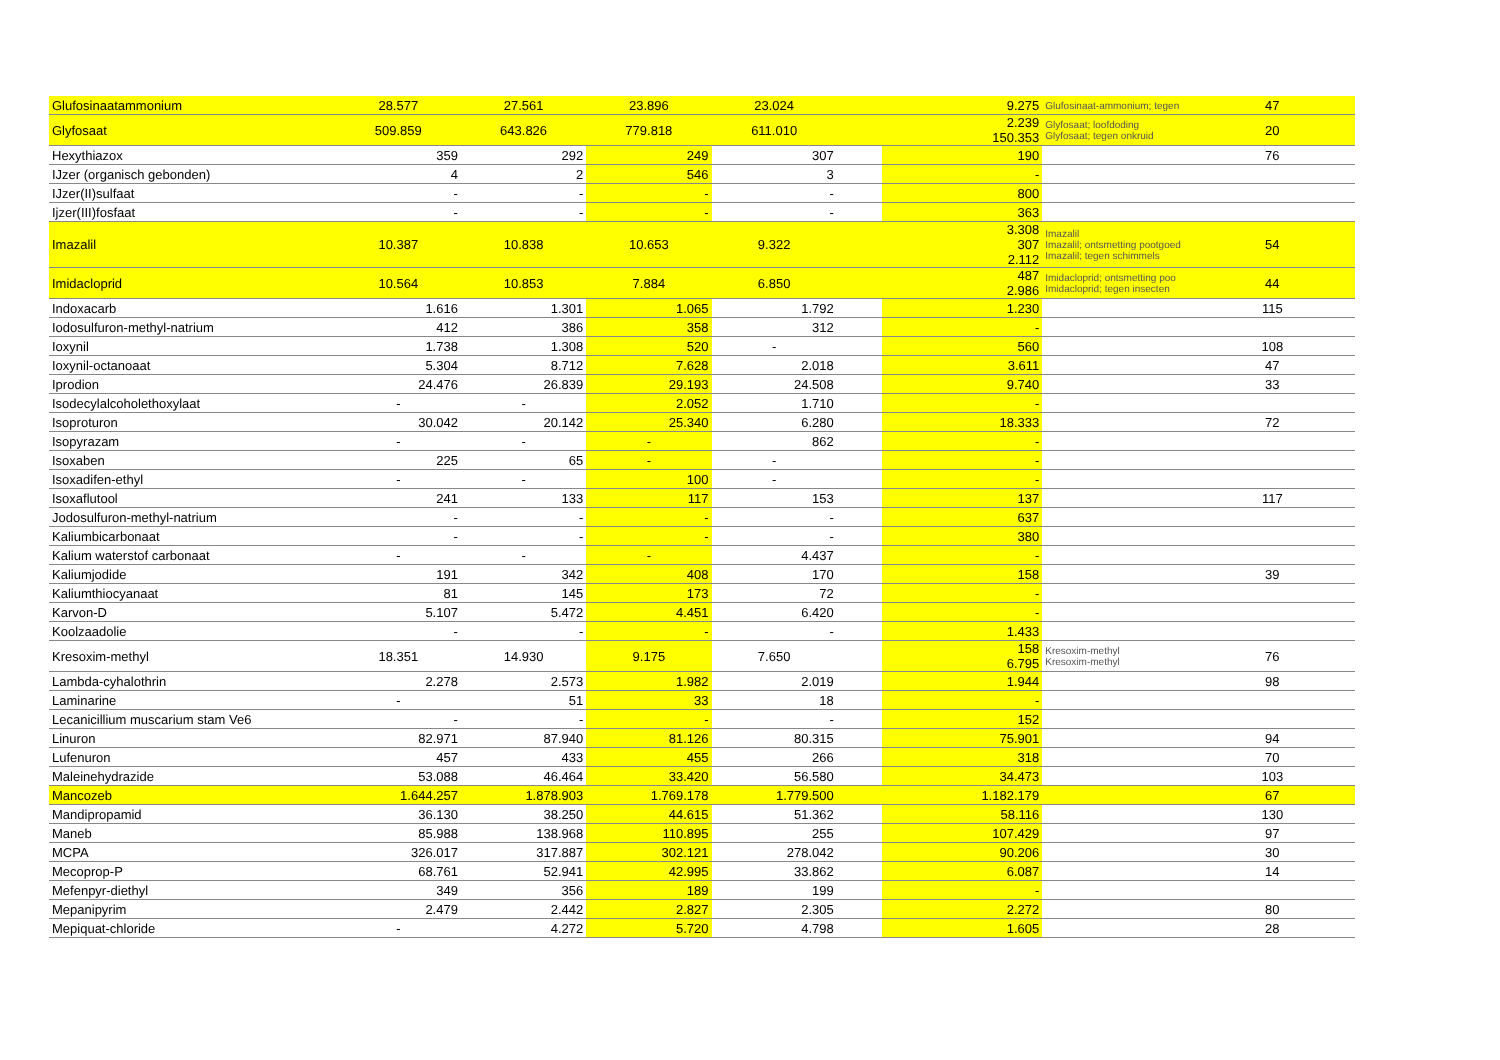| Glufosinaatammonium | 28.577 | 27.561 | 23.896 | 23.024 | | 9.275 | Glufosinaat-ammonium; tegen | 47 |
| Glyfosaat | 509.859 | 643.826 | 779.818 | 611.010 | | 2.239 150.353 | Glyfosaat; loofdoding Glyfosaat; tegen onkruid | 20 |
| Hexythiazox | 359 | 292 | 249 | 307 | | 190 | | 76 |
| IJzer (organisch gebonden) | 4 | 2 | 546 | 3 | | - | | |
| IJzer(II)sulfaat | - | - | - | - | | 800 | | |
| Ijzer(III)fosfaat | - | - | - | - | | 363 | | |
| Imazalil | 10.387 | 10.838 | 10.653 | 9.322 | | 3.308 307 2.112 | Imazalil Imazalil; ontsmetting pootgoed Imazalil; tegen schimmels | 54 |
| Imidacloprid | 10.564 | 10.853 | 7.884 | 6.850 | | 487 2.986 | Imidacloprid; ontsmetting poo Imidacloprid; tegen insecten | 44 |
| Indoxacarb | 1.616 | 1.301 | 1.065 | 1.792 | | 1.230 | | 115 |
| Iodosulfuron-methyl-natrium | 412 | 386 | 358 | 312 | | - | | |
| Ioxynil | 1.738 | 1.308 | 520 | - | | 560 | | 108 |
| Ioxynil-octanoaat | 5.304 | 8.712 | 7.628 | 2.018 | | 3.611 | | 47 |
| Iprodion | 24.476 | 26.839 | 29.193 | 24.508 | | 9.740 | | 33 |
| Isodecylalcoholethoxylaat | - | - | 2.052 | 1.710 | | - | | |
| Isoproturon | 30.042 | 20.142 | 25.340 | 6.280 | | 18.333 | | 72 |
| Isopyrazam | - | - | - | 862 | | - | | |
| Isoxaben | 225 | 65 | - | - | | - | | |
| Isoxadifen-ethyl | - | - | 100 | - | | - | | |
| Isoxaflutool | 241 | 133 | 117 | 153 | | 137 | | 117 |
| Jodosulfuron-methyl-natrium | - | - | - | - | | 637 | | |
| Kaliumbicarbonaat | - | - | - | - | | 380 | | |
| Kalium waterstof carbonaat | - | - | - | 4.437 | | - | | |
| Kaliumjodide | 191 | 342 | 408 | 170 | | 158 | | 39 |
| Kaliumthiocyanaat | 81 | 145 | 173 | 72 | | - | | |
| Karvon-D | 5.107 | 5.472 | 4.451 | 6.420 | | - | | |
| Koolzaadolie | - | - | - | - | | 1.433 | | |
| Kresoxim-methyl | 18.351 | 14.930 | 9.175 | 7.650 | | 158 6.795 | Kresoxim-methyl Kresoxim-methyl | 76 |
| Lambda-cyhalothrin | 2.278 | 2.573 | 1.982 | 2.019 | | 1.944 | | 98 |
| Laminarine | - | 51 | 33 | 18 | | - | | |
| Lecanicillium muscarium stam Ve6 | - | - | - | - | | 152 | | |
| Linuron | 82.971 | 87.940 | 81.126 | 80.315 | | 75.901 | | 94 |
| Lufenuron | 457 | 433 | 455 | 266 | | 318 | | 70 |
| Maleinehydrazide | 53.088 | 46.464 | 33.420 | 56.580 | | 34.473 | | 103 |
| Mancozeb | 1.644.257 | 1.878.903 | 1.769.178 | 1.779.500 | | 1.182.179 | | 67 |
| Mandipropamid | 36.130 | 38.250 | 44.615 | 51.362 | | 58.116 | | 130 |
| Maneb | 85.988 | 138.968 | 110.895 | 255 | | 107.429 | | 97 |
| MCPA | 326.017 | 317.887 | 302.121 | 278.042 | | 90.206 | | 30 |
| Mecoprop-P | 68.761 | 52.941 | 42.995 | 33.862 | | 6.087 | | 14 |
| Mefenpyr-diethyl | 349 | 356 | 189 | 199 | | - | | |
| Mepanipyrim | 2.479 | 2.442 | 2.827 | 2.305 | | 2.272 | | 80 |
| Mepiquat-chloride | - | 4.272 | 5.720 | 4.798 | | 1.605 | | 28 |